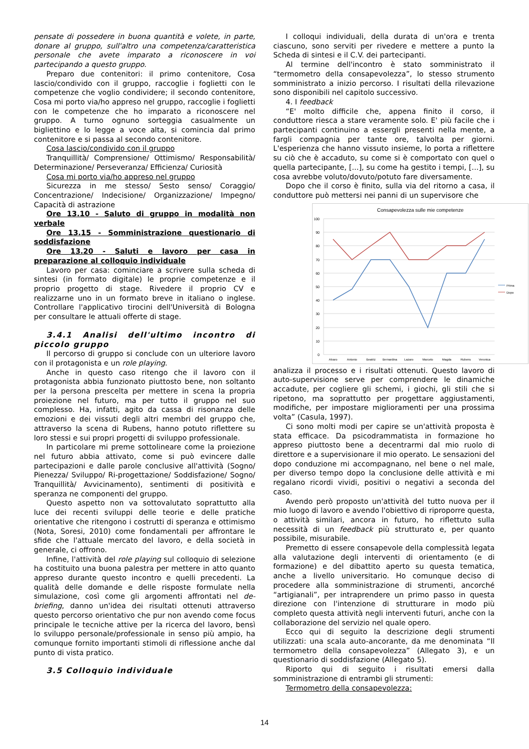pensate di possedere in buona quantità e volete, in parte, donare al gruppo, sull'altro una competenza/caratteristica personale che avete imparato a riconoscere in voi partecipando a questo gruppo.
Preparo due contenitori: il primo contenitore, Cosa lascio/condivido con il gruppo, raccoglie i foglietti con le competenze che voglio condividere; il secondo contenitore, Cosa mi porto via/ho appreso nel gruppo, raccoglie i foglietti con le competenze che ho imparato a riconoscere nel gruppo. A turno ognuno sorteggia casualmente un bigliettino e lo legge a voce alta, si comincia dal primo contenitore e si passa al secondo contenitore.
Cosa lascio/condivido con il gruppo
Tranquillità/ Comprensione/ Ottimismo/ Responsabilità/ Determinazione/ Perseveranza/ Efficienza/ Curiosità
Cosa mi porto via/ho appreso nel gruppo
Sicurezza in me stesso/ Sesto senso/ Coraggio/ Concentrazione/ Indecisione/ Organizzazione/ Impegno/ Capacità di astrazione
Ore 13.10 - Saluto di gruppo in modalità non verbale
Ore 13.15 - Somministrazione questionario di soddisfazione
Ore 13.20 - Saluti e lavoro per casa in preparazione al colloquio individuale
Lavoro per casa: cominciare a scrivere sulla scheda di sintesi (in formato digitale) le proprie competenze e il proprio progetto di stage. Rivedere il proprio CV e realizzarne uno in un formato breve in italiano o inglese. Controllare l'applicativo tirocini dell'Università di Bologna per consultare le attuali offerte di stage.
3.4.1 Analisi dell'ultimo incontro di piccolo gruppo
Il percorso di gruppo si conclude con un ulteriore lavoro con il protagonista e un role playing.
Anche in questo caso ritengo che il lavoro con il protagonista abbia funzionato piuttosto bene, non soltanto per la persona prescelta per mettere in scena la propria proiezione nel futuro, ma per tutto il gruppo nel suo complesso. Ha, infatti, agito da cassa di risonanza delle emozioni e dei vissuti degli altri membri del gruppo che, attraverso la scena di Rubens, hanno potuto riflettere su loro stessi e sui propri progetti di sviluppo professionale.
In particolare mi preme sottolineare come la proiezione nel futuro abbia attivato, come si può evincere dalle partecipazioni e dalle parole conclusive all'attività (Sogno/ Pienezza/ Sviluppo/ Ri-progettazione/ Soddisfazione/ Sogno/ Tranquillità/ Avvicinamento), sentimenti di positività e speranza ne componenti del gruppo.
Questo aspetto non va sottovalutato soprattutto alla luce dei recenti sviluppi delle teorie e delle pratiche orientative che ritengono i costrutti di speranza e ottimismo (Nota, Soresi, 2010) come fondamentali per affrontare le sfide che l'attuale mercato del lavoro, e della società in generale, ci offrono.
Infine, l'attività del role playing sul colloquio di selezione ha costituito una buona palestra per mettere in atto quanto appreso durante questo incontro e quelli precedenti. La qualità delle domande e delle risposte formulate nella simulazione, così come gli argomenti affrontati nel de-briefing, danno un'idea dei risultati ottenuti attraverso questo percorso orientativo che pur non avendo come focus principale le tecniche attive per la ricerca del lavoro, bensì lo sviluppo personale/professionale in senso più ampio, ha comunque fornito importanti stimoli di riflessione anche dal punto di vista pratico.
3.5 Colloquio individuale
I colloqui individuali, della durata di un'ora e trenta ciascuno, sono serviti per rivedere e mettere a punto la Scheda di sintesi e il C.V. dei partecipanti.
Al termine dell'incontro è stato somministrato il “termometro della consapevolezza”, lo stesso strumento somministrato a inizio percorso. I risultati della rilevazione sono disponibili nel capitolo successivo.
4. I feedback
“E' molto difficile che, appena finito il corso, il conduttore riesca a stare veramente solo. E' più facile che i partecipanti continuino a essergli presenti nella mente, a fargli compagnia per tante ore, talvolta per giorni. L'esperienza che hanno vissuto insieme, lo porta a riflettere su ciò che è accaduto, su come si è comportato con quel o quella partecipante, [...], su come ha gestito i tempi, [...], su cosa avrebbe voluto/dovuto/potuto fare diversamente.
Dopo che il corso è finito, sulla via del ritorno a casa, il conduttore può mettersi nei panni di un supervisore che
Consapevolezza sulle mie competenze
100
90
80
70
60
50
40
30
20
10
0
Alvaro
Antonio
Beatriz
Bernardina
Lazaro
Marcelo
Magda
Rubens
Veronica
Prima
Dopo
analizza il processo e i risultati ottenuti. Questo lavoro di auto-supervisione serve per comprendere le dinamiche accadute, per cogliere gli schemi, i giochi, gli stili che si ripetono, ma soprattutto per progettare aggiustamenti, modifiche, per impostare miglioramenti per una prossima volta” (Casula, 1997).
Ci sono molti modi per capire se un'attività proposta è stata efficace. Da psicodrammatista in formazione ho appreso piuttosto bene a decentrarmi dal mio ruolo di direttore e a supervisionare il mio operato. Le sensazioni del dopo conduzione mi accompagnano, nel bene o nel male, per diverso tempo dopo la conclusione delle attività e mi regalano ricordi vividi, positivi o negativi a seconda del caso.
Avendo però proposto un'attività del tutto nuova per il mio luogo di lavoro e avendo l'obiettivo di riproporre questa, o attività similari, ancora in futuro, ho riflettuto sulla necessità di un feedback più strutturato e, per quanto possibile, misurabile.
Premetto di essere consapevole della complessità legata alla valutazione degli interventi di orientamento (e di formazione) e del dibattito aperto su questa tematica, anche a livello universitario. Ho comunque deciso di procedere alla somministrazione di strumenti, ancorché “artigianali”, per intraprendere un primo passo in questa direzione con l'intenzione di strutturare in modo più completo questa attività negli interventi futuri, anche con la collaborazione del servizio nel quale opero.
Ecco qui di seguito la descrizione degli strumenti utilizzati: una scala auto-ancorante, da me denominata “Il termometro della consapevolezza” (Allegato 3), e un questionario di soddisfazione (Allegato 5).
Riporto qui di seguito i risultati emersi dalla somministrazione di entrambi gli strumenti:
Termometro della consapevolezza:
14